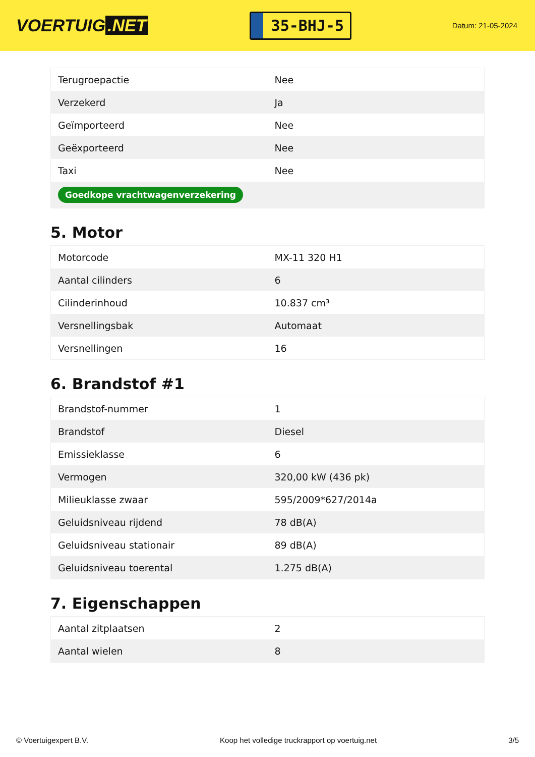VOERTUIG.NET
35-BHJ-5
Datum: 21-05-2024
| Terugroepactie | Nee |
| Verzekerd | Ja |
| Geïmporteerd | Nee |
| Geëxporteerd | Nee |
| Taxi | Nee |
| Goedkope vrachtwagenverzekering | |
5. Motor
| Motorcode | MX-11 320 H1 |
| Aantal cilinders | 6 |
| Cilinderinhoud | 10.837 cm³ |
| Versnellingsbak | Automaat |
| Versnellingen | 16 |
6. Brandstof #1
| Brandstof-nummer | 1 |
| Brandstof | Diesel |
| Emissieklasse | 6 |
| Vermogen | 320,00 kW (436 pk) |
| Milieuklasse zwaar | 595/2009*627/2014a |
| Geluidsniveau rijdend | 78 dB(A) |
| Geluidsniveau stationair | 89 dB(A) |
| Geluidsniveau toerental | 1.275 dB(A) |
7. Eigenschappen
| Aantal zitplaatsen | 2 |
| Aantal wielen | 8 |
© Voertuigexpert B.V. Koop het volledige truckrapport op voertuig.net 3/5